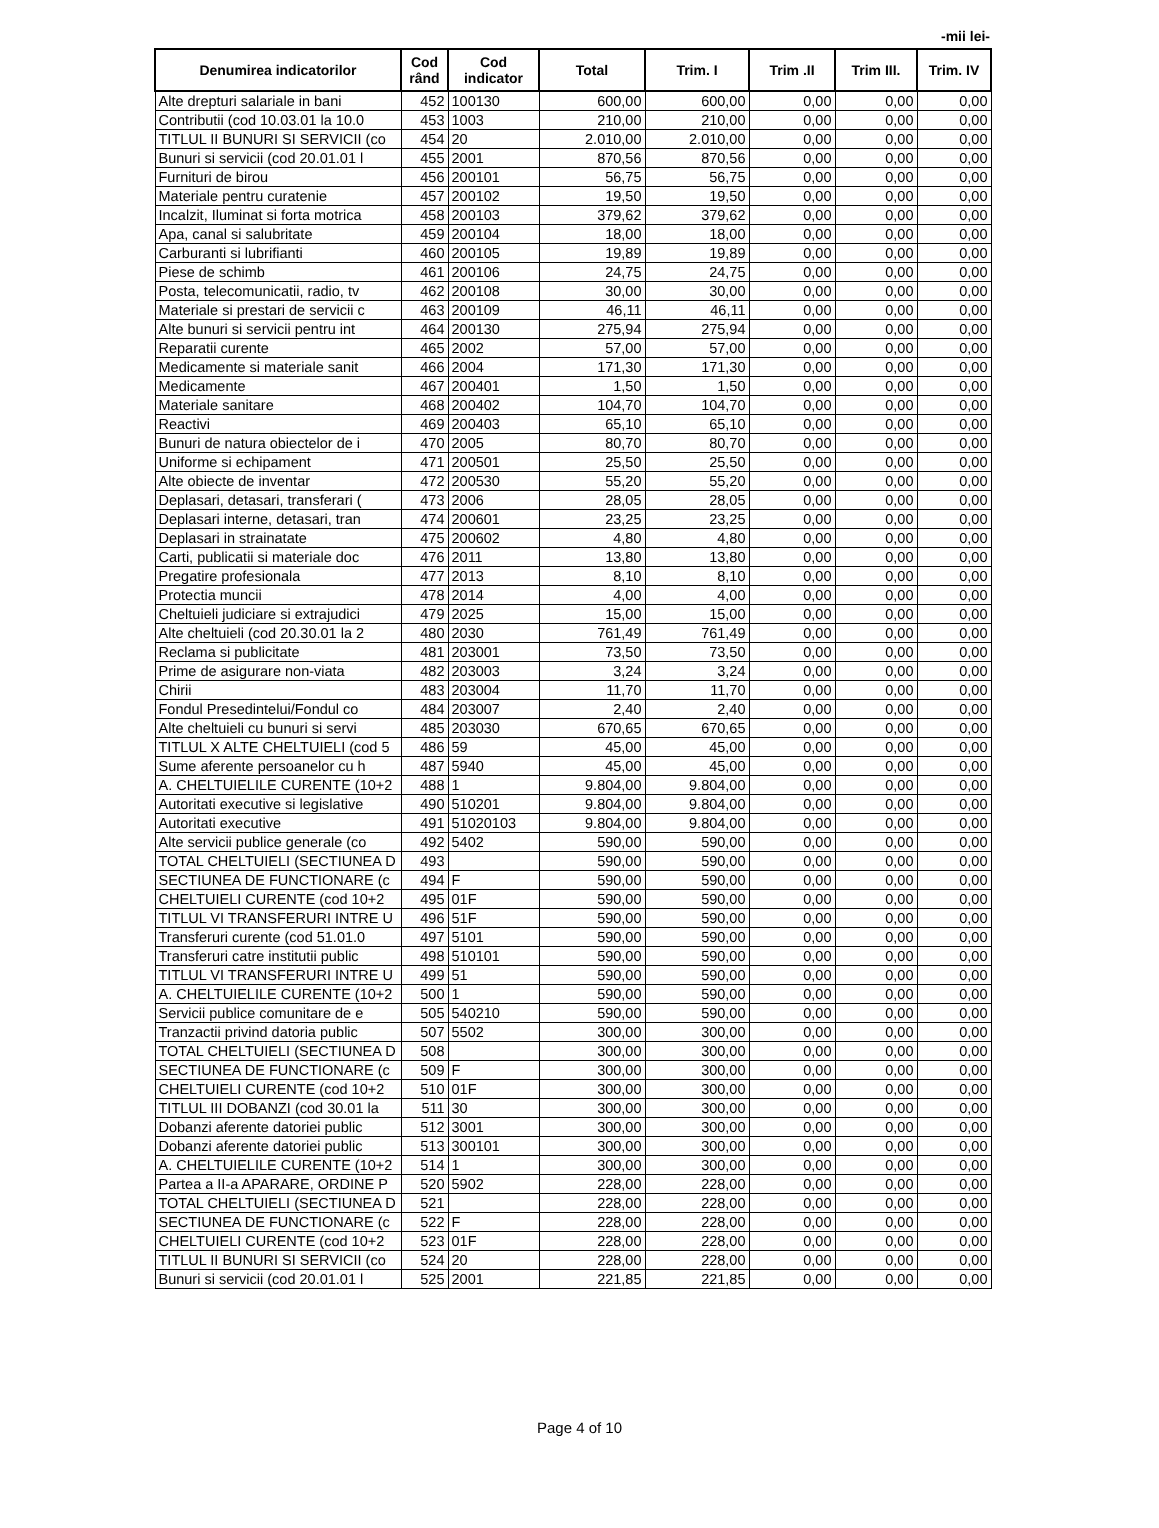-mii lei-
| Denumirea indicatorilor | Cod rând | Cod indicator | Total | Trim. I | Trim .II | Trim III. | Trim. IV |
| --- | --- | --- | --- | --- | --- | --- | --- |
| Alte drepturi salariale in bani | 452 | 100130 | 600,00 | 600,00 | 0,00 | 0,00 | 0,00 |
| Contributii (cod 10.03.01 la 10.0 | 453 | 1003 | 210,00 | 210,00 | 0,00 | 0,00 | 0,00 |
| TITLUL II BUNURI SI SERVICII (co | 454 | 20 | 2.010,00 | 2.010,00 | 0,00 | 0,00 | 0,00 |
| Bunuri si servicii (cod 20.01.01 l | 455 | 2001 | 870,56 | 870,56 | 0,00 | 0,00 | 0,00 |
| Furnituri de birou | 456 | 200101 | 56,75 | 56,75 | 0,00 | 0,00 | 0,00 |
| Materiale pentru curatenie | 457 | 200102 | 19,50 | 19,50 | 0,00 | 0,00 | 0,00 |
| Incalzit, Iluminat si forta motrica | 458 | 200103 | 379,62 | 379,62 | 0,00 | 0,00 | 0,00 |
| Apa, canal si salubritate | 459 | 200104 | 18,00 | 18,00 | 0,00 | 0,00 | 0,00 |
| Carburanti si lubrifianti | 460 | 200105 | 19,89 | 19,89 | 0,00 | 0,00 | 0,00 |
| Piese de schimb | 461 | 200106 | 24,75 | 24,75 | 0,00 | 0,00 | 0,00 |
| Posta, telecomunicatii, radio, tv | 462 | 200108 | 30,00 | 30,00 | 0,00 | 0,00 | 0,00 |
| Materiale si prestari de servicii c | 463 | 200109 | 46,11 | 46,11 | 0,00 | 0,00 | 0,00 |
| Alte bunuri si servicii pentru int | 464 | 200130 | 275,94 | 275,94 | 0,00 | 0,00 | 0,00 |
| Reparatii curente | 465 | 2002 | 57,00 | 57,00 | 0,00 | 0,00 | 0,00 |
| Medicamente si materiale sanit | 466 | 2004 | 171,30 | 171,30 | 0,00 | 0,00 | 0,00 |
| Medicamente | 467 | 200401 | 1,50 | 1,50 | 0,00 | 0,00 | 0,00 |
| Materiale sanitare | 468 | 200402 | 104,70 | 104,70 | 0,00 | 0,00 | 0,00 |
| Reactivi | 469 | 200403 | 65,10 | 65,10 | 0,00 | 0,00 | 0,00 |
| Bunuri de natura obiectelor de i | 470 | 2005 | 80,70 | 80,70 | 0,00 | 0,00 | 0,00 |
| Uniforme si echipament | 471 | 200501 | 25,50 | 25,50 | 0,00 | 0,00 | 0,00 |
| Alte obiecte de inventar | 472 | 200530 | 55,20 | 55,20 | 0,00 | 0,00 | 0,00 |
| Deplasari, detasari, transferari ( | 473 | 2006 | 28,05 | 28,05 | 0,00 | 0,00 | 0,00 |
| Deplasari interne, detasari, tran | 474 | 200601 | 23,25 | 23,25 | 0,00 | 0,00 | 0,00 |
| Deplasari in strainatate | 475 | 200602 | 4,80 | 4,80 | 0,00 | 0,00 | 0,00 |
| Carti, publicatii si materiale doc | 476 | 2011 | 13,80 | 13,80 | 0,00 | 0,00 | 0,00 |
| Pregatire profesionala | 477 | 2013 | 8,10 | 8,10 | 0,00 | 0,00 | 0,00 |
| Protectia muncii | 478 | 2014 | 4,00 | 4,00 | 0,00 | 0,00 | 0,00 |
| Cheltuieli judiciare si extrajudici | 479 | 2025 | 15,00 | 15,00 | 0,00 | 0,00 | 0,00 |
| Alte cheltuieli (cod 20.30.01 la 2 | 480 | 2030 | 761,49 | 761,49 | 0,00 | 0,00 | 0,00 |
| Reclama si publicitate | 481 | 203001 | 73,50 | 73,50 | 0,00 | 0,00 | 0,00 |
| Prime de asigurare non-viata | 482 | 203003 | 3,24 | 3,24 | 0,00 | 0,00 | 0,00 |
| Chirii | 483 | 203004 | 11,70 | 11,70 | 0,00 | 0,00 | 0,00 |
| Fondul Presedintelui/Fondul co | 484 | 203007 | 2,40 | 2,40 | 0,00 | 0,00 | 0,00 |
| Alte cheltuieli cu bunuri si servi | 485 | 203030 | 670,65 | 670,65 | 0,00 | 0,00 | 0,00 |
| TITLUL X ALTE CHELTUIELI (cod 5 | 486 | 59 | 45,00 | 45,00 | 0,00 | 0,00 | 0,00 |
| Sume aferente persoanelor cu h | 487 | 5940 | 45,00 | 45,00 | 0,00 | 0,00 | 0,00 |
| A. CHELTUIELILE CURENTE (10+2 | 488 | 1 | 9.804,00 | 9.804,00 | 0,00 | 0,00 | 0,00 |
| Autoritati executive si legislative | 490 | 510201 | 9.804,00 | 9.804,00 | 0,00 | 0,00 | 0,00 |
| Autoritati executive | 491 | 51020103 | 9.804,00 | 9.804,00 | 0,00 | 0,00 | 0,00 |
| Alte servicii publice generale (co | 492 | 5402 | 590,00 | 590,00 | 0,00 | 0,00 | 0,00 |
| TOTAL CHELTUIELI (SECTIUNEA D | 493 | | 590,00 | 590,00 | 0,00 | 0,00 | 0,00 |
| SECTIUNEA DE FUNCTIONARE (c | 494 | F | 590,00 | 590,00 | 0,00 | 0,00 | 0,00 |
| CHELTUIELI CURENTE (cod 10+2 | 495 | 01F | 590,00 | 590,00 | 0,00 | 0,00 | 0,00 |
| TITLUL VI TRANSFERURI INTRE U | 496 | 51F | 590,00 | 590,00 | 0,00 | 0,00 | 0,00 |
| Transferuri curente (cod 51.01.0 | 497 | 5101 | 590,00 | 590,00 | 0,00 | 0,00 | 0,00 |
| Transferuri catre institutii public | 498 | 510101 | 590,00 | 590,00 | 0,00 | 0,00 | 0,00 |
| TITLUL VI TRANSFERURI INTRE U | 499 | 51 | 590,00 | 590,00 | 0,00 | 0,00 | 0,00 |
| A. CHELTUIELILE CURENTE (10+2 | 500 | 1 | 590,00 | 590,00 | 0,00 | 0,00 | 0,00 |
| Servicii publice comunitare de e | 505 | 540210 | 590,00 | 590,00 | 0,00 | 0,00 | 0,00 |
| Tranzactii privind datoria public | 507 | 5502 | 300,00 | 300,00 | 0,00 | 0,00 | 0,00 |
| TOTAL CHELTUIELI (SECTIUNEA D | 508 | | 300,00 | 300,00 | 0,00 | 0,00 | 0,00 |
| SECTIUNEA DE FUNCTIONARE (c | 509 | F | 300,00 | 300,00 | 0,00 | 0,00 | 0,00 |
| CHELTUIELI CURENTE (cod 10+2 | 510 | 01F | 300,00 | 300,00 | 0,00 | 0,00 | 0,00 |
| TITLUL III DOBANZI (cod 30.01 la | 511 | 30 | 300,00 | 300,00 | 0,00 | 0,00 | 0,00 |
| Dobanzi aferente datoriei public | 512 | 3001 | 300,00 | 300,00 | 0,00 | 0,00 | 0,00 |
| Dobanzi aferente datoriei public | 513 | 300101 | 300,00 | 300,00 | 0,00 | 0,00 | 0,00 |
| A. CHELTUIELILE CURENTE (10+2 | 514 | 1 | 300,00 | 300,00 | 0,00 | 0,00 | 0,00 |
| Partea a II-a APARARE, ORDINE P | 520 | 5902 | 228,00 | 228,00 | 0,00 | 0,00 | 0,00 |
| TOTAL CHELTUIELI (SECTIUNEA D | 521 | | 228,00 | 228,00 | 0,00 | 0,00 | 0,00 |
| SECTIUNEA DE FUNCTIONARE (c | 522 | F | 228,00 | 228,00 | 0,00 | 0,00 | 0,00 |
| CHELTUIELI CURENTE (cod 10+2 | 523 | 01F | 228,00 | 228,00 | 0,00 | 0,00 | 0,00 |
| TITLUL II BUNURI SI SERVICII (co | 524 | 20 | 228,00 | 228,00 | 0,00 | 0,00 | 0,00 |
| Bunuri si servicii (cod 20.01.01 l | 525 | 2001 | 221,85 | 221,85 | 0,00 | 0,00 | 0,00 |
Page 4 of 10